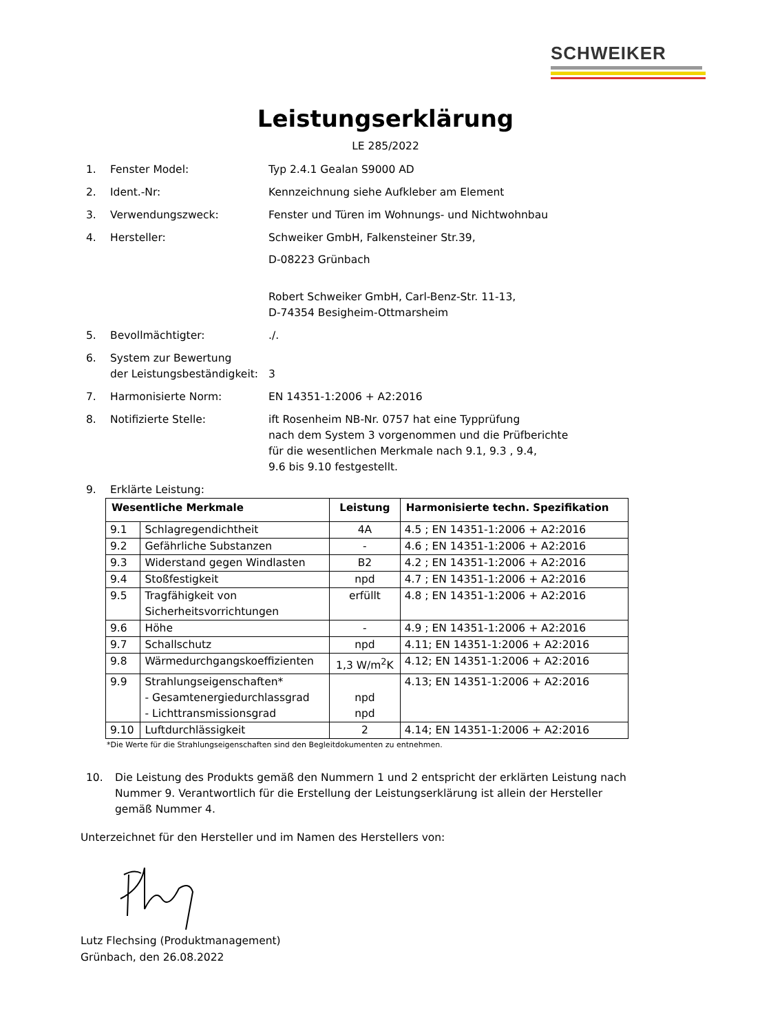SCHWEIKER
Leistungserklärung
LE 285/2022
1. Fenster Model: Typ 2.4.1 Gealan S9000 AD
2. Ident.-Nr: Kennzeichnung siehe Aufkleber am Element
3. Verwendungszweck: Fenster und Türen im Wohnungs- und Nichtwohnbau
4. Hersteller: Schweiker GmbH, Falkensteiner Str.39,
D-08223 Grünbach
Robert Schweiker GmbH, Carl-Benz-Str. 11-13,
D-74354 Besigheim-Ottmarsheim
5. Bevollmächtigter:./.
6. System zur Bewertung
der Leistungsbeständigkeit:
3
7. Harmonisierte Norm: EN 14351-1:2006 + A2:2016
8. Notifizierte Stelle: ift Rosenheim NB-Nr. 0757 hat eine Typprüfung
nach dem System 3 vorgenommen und die Prüfberichte
für die wesentlichen Merkmale nach 9.1, 9.3 , 9.4,
9.6 bis 9.10 festgestellt.
9. Erklärte Leistung:
| Wesentliche Merkmale | | Leistung | Harmonisierte techn. Spezifikation |
| --- | --- | --- | --- |
| 9.1 | Schlagregendichtheit | 4A | 4.5 ; EN 14351-1:2006 + A2:2016 |
| 9.2 | Gefährliche Substanzen | - | 4.6 ; EN 14351-1:2006 + A2:2016 |
| 9.3 | Widerstand gegen Windlasten | B2 | 4.2 ; EN 14351-1:2006 + A2:2016 |
| 9.4 | Stoßfestigkeit | npd | 4.7 ; EN 14351-1:2006 + A2:2016 |
| 9.5 | Tragfähigkeit von Sicherheitsvorrichtungen | erfüllt | 4.8 ; EN 14351-1:2006 + A2:2016 |
| 9.6 | Höhe | - | 4.9 ; EN 14351-1:2006 + A2:2016 |
| 9.7 | Schallschutz | npd | 4.11; EN 14351-1:2006 + A2:2016 |
| 9.8 | Wärmedurchgangskoeffizienten | 1,3 W/m<sup>2</sup>K | 4.12; EN 14351-1:2006 + A2:2016 |
| 9.9 | Strahlungseigenschaften* - Gesamtenergiedurchlassgrad - Lichttransmissionsgrad | npd npd | 4.13; EN 14351-1:2006 + A2:2016 |
| 9.10 | Luftdurchlässigkeit | 2 | 4.14; EN 14351-1:2006 + A2:2016 |
*Die Werte für die Strahlungseigenschaften sind den Begleitdokumenten zu entnehmen.
10. Die Leistung des Produkts gemäß den Nummern 1 und 2 entspricht der erklärten Leistung nach Nummer 9. Verantwortlich für die Erstellung der Leistungserklärung ist allein der Hersteller gemäß Nummer 4.
Unterzeichnet für den Hersteller und im Namen des Herstellers von:
Lutz Flechsing (Produktmanagement)
Grünbach, den 26.08.2022